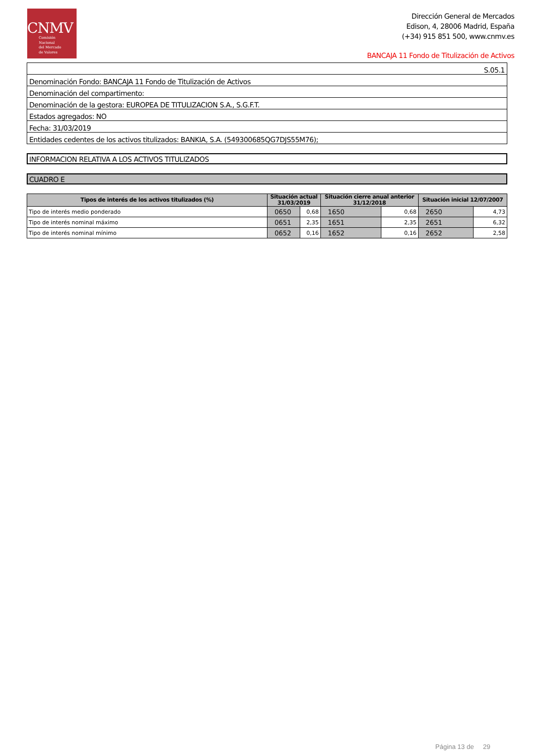CNMV
Comisión
Nacional
del Mercado
de Valores
Dirección General de Mercados
Edison, 4, 28006 Madrid, España
(+34) 915 851 500, www.cnmv.es
BANCAJA 11 Fondo de Titulización de Activos
| S.05.1 |
| Denominación Fondo: BANCAJA 11 Fondo de Titulización de Activos |
| Denominación del compartimento: |
| Denominación de la gestora: EUROPEA DE TITULIZACION S.A., S.G.F.T. |
| Estados agregados: NO |
| Fecha: 31/03/2019 |
| Entidades cedentes de los activos titulizados: BANKIA, S.A. (549300685QG7DJS55M76); |
INFORMACION RELATIVA A LOS ACTIVOS TITULIZADOS
CUADRO E
| Tipos de interés de los activos titulizados (%) | Situación actual 31/03/2019 | | Situación cierre anual anterior 31/12/2018 | | Situación inicial 12/07/2007 | |
| --- | --- | --- | --- | --- | --- | --- |
| Tipo de interés medio ponderado | 0650 | 0,68 | 1650 | 0,68 | 2650 | 4,73 |
| Tipo de interés nominal máximo | 0651 | 2,35 | 1651 | 2,35 | 2651 | 6,32 |
| Tipo de interés nominal mínimo | 0652 | 0,16 | 1652 | 0,16 | 2652 | 2,58 |
Página 13 de 29